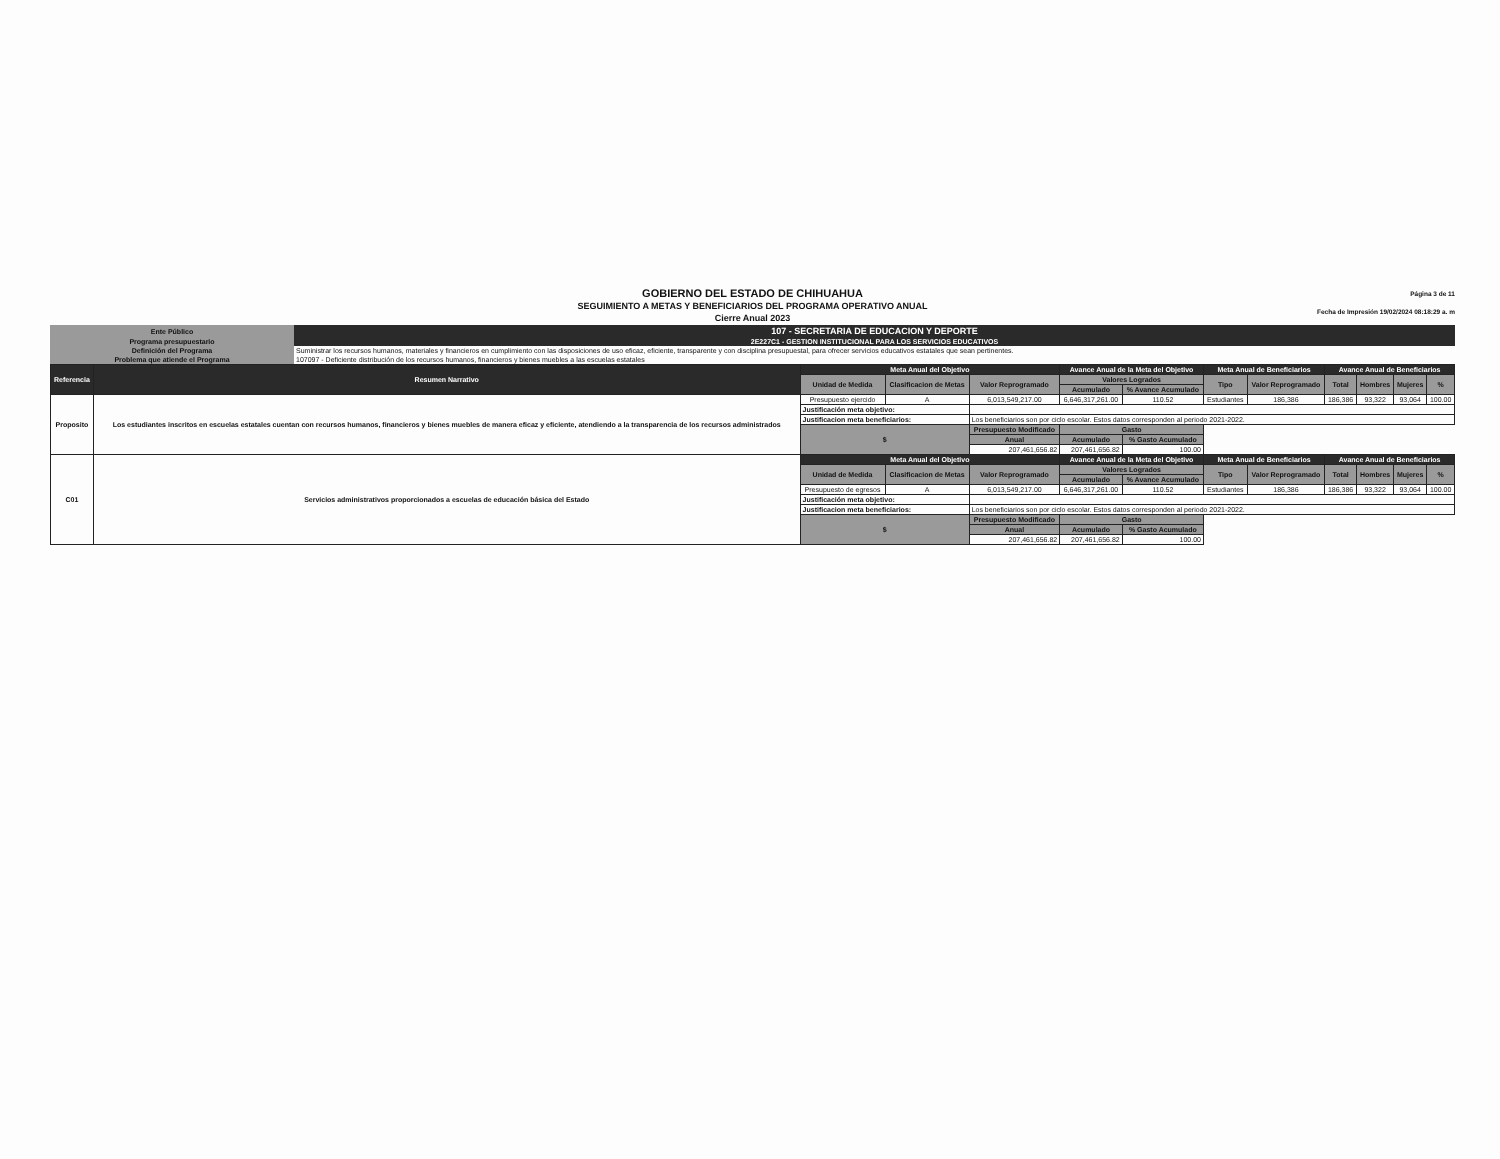GOBIERNO DEL ESTADO DE CHIHUAHUA
SEGUIMIENTO A METAS Y BENEFICIARIOS DEL PROGRAMA OPERATIVO ANUAL
Cierre Anual 2023
Página 3 de 11
Fecha de Impresión 19/02/2024 08:18:29 a. m
| Ente Público | 107 - SECRETARIA DE EDUCACION Y DEPORTE |
| Programa presupuestario | 2E227C1 - GESTION INSTITUCIONAL PARA LOS SERVICIOS EDUCATIVOS |
| Definición del Programa | Suministrar los recursos humanos, materiales y financieros en cumplimiento con las disposiciones de uso eficaz, eficiente, transparente y con disciplina presupuestal, para ofrecer servicios educativos estatales que sean pertinentes. |
| Problema que atiende el Programa | 107097 - Deficiente distribución de los recursos humanos, financieros y bienes muebles a las escuelas estatales |
| Referencia | Resumen Narrativo | Meta Anual del Objetivo | | | Avance Anual de la Meta del Objetivo | | Meta Anual de Beneficiarios | | Avance Anual de Beneficiarios | | | |
| --- | --- | --- | --- | --- | --- | --- | --- | --- | --- | --- | --- | --- |
| | | Unidad de Medida | Clasificacion de Metas | Valor Reprogramado | Valores Logrados | | Tipo | Valor Reprogramado | Total | Hombres | Mujeres | % |
| | | | | | Acumulado | % Avance Acumulado | | | | | | |
| Proposito | Los estudiantes inscritos en escuelas estatales cuentan con recursos humanos, financieros y bienes muebles de manera eficaz y eficiente, atendiendo a la transparencia de los recursos administrados | Presupuesto ejercido | A | 6,013,549,217.00 | 6,646,317,261.00 | 110.52 | Estudiantes | 186,386 | 186,386 | 93,322 | 93,064 | 100.00 |
| | | Justificación meta objetivo: | | | | | | | | | | |
| | | Justificacion meta beneficiarios: | | Los beneficiarios son por ciclo escolar. Estos datos corresponden al periodo 2021-2022. | | | | | | | | |
| | | $ | | Presupuesto Modificado | Gasto | | | | | | | |
| | | | | Anual | Acumulado | % Gasto Acumulado | | | | | | |
| | | | | 207,461,656.82 | 207,461,656.82 | 100.00 | | | | | | |
| C01 | Servicios administrativos proporcionados a escuelas de educación básica del Estado | Meta Anual del Objetivo | | | Avance Anual de la Meta del Objetivo | | Meta Anual de Beneficiarios | | Avance Anual de Beneficiarios | | | |
| | | Unidad de Medida | Clasificacion de Metas | Valor Reprogramado | Valores Logrados | | Tipo | Valor Reprogramado | Total | Hombres | Mujeres | % |
| | | | | | Acumulado | % Avance Acumulado | | | | | | |
| | | Presupuesto de egresos | A | 6,013,549,217.00 | 6,646,317,261.00 | 110.52 | Estudiantes | 186,386 | 186,386 | 93,322 | 93,064 | 100.00 |
| | | Justificación meta objetivo: | | | | | | | | | | |
| | | Justificacion meta beneficiarios: | | Los beneficiarios son por ciclo escolar. Estos datos corresponden al periodo 2021-2022. | | | | | | | | |
| | | $ | | Presupuesto Modificado | Gasto | | | | | | | |
| | | | | Anual | Acumulado | % Gasto Acumulado | | | | | | |
| | | | | 207,461,656.82 | 207,461,656.82 | 100.00 | | | | | | |